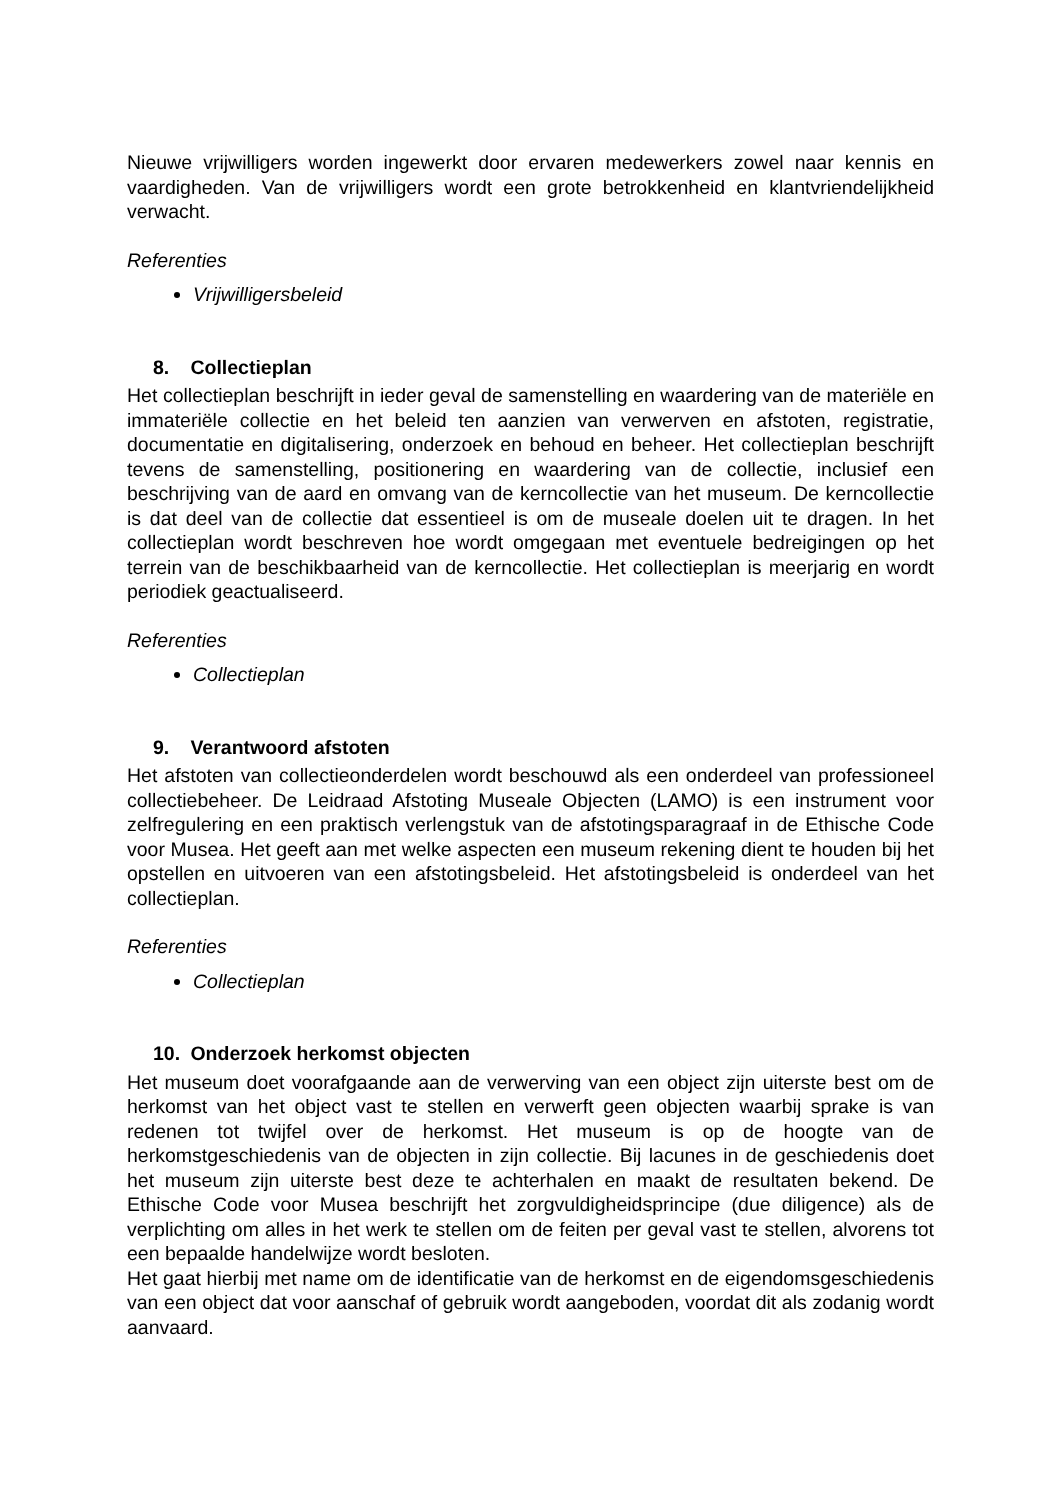Nieuwe vrijwilligers worden ingewerkt door ervaren medewerkers zowel naar kennis en vaardigheden. Van de vrijwilligers wordt een grote betrokkenheid en klantvriendelijkheid verwacht.
Referenties
Vrijwilligersbeleid
8. Collectieplan
Het collectieplan beschrijft in ieder geval de samenstelling en waardering van de materiële en immateriële collectie en het beleid ten aanzien van verwerven en afstoten, registratie, documentatie en digitalisering, onderzoek en behoud en beheer. Het collectieplan beschrijft tevens de samenstelling, positionering en waardering van de collectie, inclusief een beschrijving van de aard en omvang van de kerncollectie van het museum. De kerncollectie is dat deel van de collectie dat essentieel is om de museale doelen uit te dragen. In het collectieplan wordt beschreven hoe wordt omgegaan met eventuele bedreigingen op het terrein van de beschikbaarheid van de kerncollectie. Het collectieplan is meerjarig en wordt periodiek geactualiseerd.
Referenties
Collectieplan
9. Verantwoord afstoten
Het afstoten van collectieonderdelen wordt beschouwd als een onderdeel van professioneel collectiebeheer. De Leidraad Afstoting Museale Objecten (LAMO) is een instrument voor zelfregulering en een praktisch verlengstuk van de afstotingsparagraaf in de Ethische Code voor Musea. Het geeft aan met welke aspecten een museum rekening dient te houden bij het opstellen en uitvoeren van een afstotingsbeleid. Het afstotingsbeleid is onderdeel van het collectieplan.
Referenties
Collectieplan
10. Onderzoek herkomst objecten
Het museum doet voorafgaande aan de verwerving van een object zijn uiterste best om de herkomst van het object vast te stellen en verwerft geen objecten waarbij sprake is van redenen tot twijfel over de herkomst. Het museum is op de hoogte van de herkomstgeschiedenis van de objecten in zijn collectie. Bij lacunes in de geschiedenis doet het museum zijn uiterste best deze te achterhalen en maakt de resultaten bekend. De Ethische Code voor Musea beschrijft het zorgvuldigheidsprincipe (due diligence) als de verplichting om alles in het werk te stellen om de feiten per geval vast te stellen, alvorens tot een bepaalde handelwijze wordt besloten.
Het gaat hierbij met name om de identificatie van de herkomst en de eigendomsgeschiedenis van een object dat voor aanschaf of gebruik wordt aangeboden, voordat dit als zodanig wordt aanvaard.